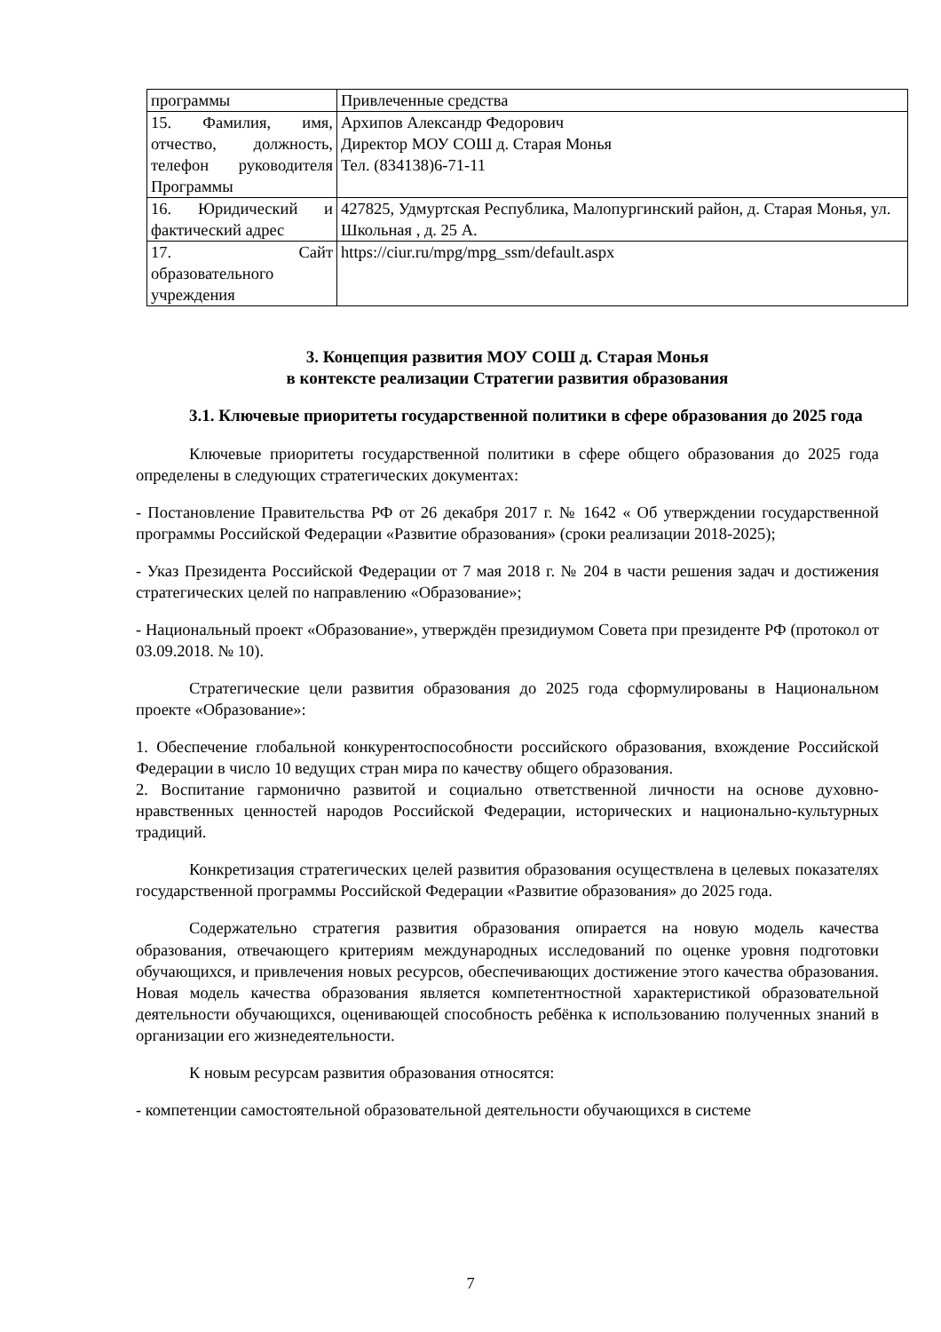| программы | Привлеченные средства |
| 15. Фамилия, имя, отчество, должность, телефон руководителя Программы | Архипов Александр Федорович Директор МОУ СОШ д. Старая Монья Тел. (834138)6-71-11 |
| 16. Юридический и фактический адрес | 427825, Удмуртская Республика, Малопургинский район, д. Старая Монья, ул. Школьная , д. 25 А. |
| 17. Сайт образовательного учреждения | https://ciur.ru/mpg/mpg_ssm/default.aspx |
3. Концепция развития МОУ СОШ д. Старая Монья
в контексте реализации Стратегии развития образования
3.1. Ключевые приоритеты государственной политики в сфере образования до 2025 года
Ключевые приоритеты государственной политики в сфере общего образования до 2025 года определены в следующих стратегических документах:
- Постановление Правительства РФ от 26 декабря 2017 г. № 1642 « Об утверждении государственной программы Российской Федерации «Развитие образования» (сроки реализации 2018-2025);
- Указ Президента Российской Федерации от 7 мая 2018 г. № 204 в части решения задач и достижения стратегических целей по направлению «Образование»;
- Национальный проект «Образование», утверждён президиумом Совета при президенте РФ (протокол от 03.09.2018. № 10).
Стратегические цели развития образования до 2025 года сформулированы в Национальном проекте «Образование»:
1. Обеспечение глобальной конкурентоспособности российского образования, вхождение Российской Федерации в число 10 ведущих стран мира по качеству общего образования.
2. Воспитание гармонично развитой и социально ответственной личности на основе духовно-нравственных ценностей народов Российской Федерации, исторических и национально-культурных традиций.
Конкретизация стратегических целей развития образования осуществлена в целевых показателях государственной программы Российской Федерации «Развитие образования» до 2025 года.
Содержательно стратегия развития образования опирается на новую модель качества образования, отвечающего критериям международных исследований по оценке уровня подготовки обучающихся, и привлечения новых ресурсов, обеспечивающих достижение этого качества образования. Новая модель качества образования является компетентностной характеристикой образовательной деятельности обучающихся, оценивающей способность ребёнка к использованию полученных знаний в организации его жизнедеятельности.
К новым ресурсам развития образования относятся:
- компетенции самостоятельной образовательной деятельности обучающихся в системе
7